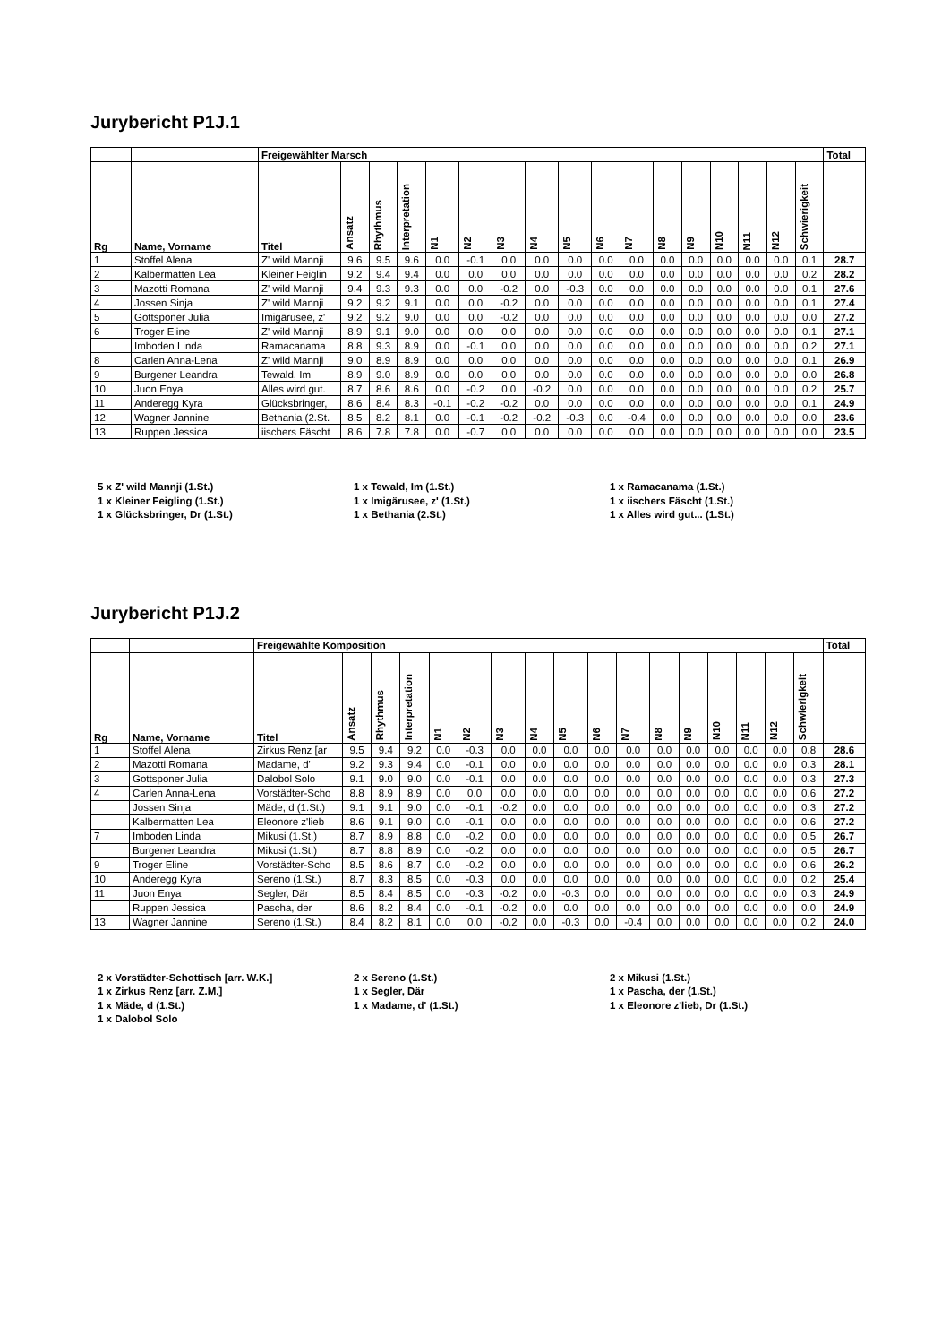Jurybericht P1J.1
| | | Freigewählter Marsch | | | | | | | | | | | | | | | | | Total |
| --- | --- | --- | --- | --- | --- | --- | --- | --- | --- | --- | --- | --- | --- | --- | --- | --- | --- | --- | --- |
| Rg | Name, Vorname | Titel | Ansatz | Rhythmus | Interpretation | N1 | N2 | N3 | N4 | N5 | N6 | N7 | N8 | N9 | N10 | N11 | N12 | Schwierigkeit | |
| 1 | Stoffel Alena | Z' wild Mannji | 9.6 | 9.5 | 9.6 | 0.0 | -0.1 | 0.0 | 0.0 | 0.0 | 0.0 | 0.0 | 0.0 | 0.0 | 0.0 | 0.0 | 0.0 | 0.1 | 28.7 |
| 2 | Kalbermatten Lea | Kleiner Feiglin | 9.2 | 9.4 | 9.4 | 0.0 | 0.0 | 0.0 | 0.0 | 0.0 | 0.0 | 0.0 | 0.0 | 0.0 | 0.0 | 0.0 | 0.0 | 0.2 | 28.2 |
| 3 | Mazotti Romana | Z' wild Mannji | 9.4 | 9.3 | 9.3 | 0.0 | 0.0 | -0.2 | 0.0 | -0.3 | 0.0 | 0.0 | 0.0 | 0.0 | 0.0 | 0.0 | 0.0 | 0.1 | 27.6 |
| 4 | Jossen Sinja | Z' wild Mannji | 9.2 | 9.2 | 9.1 | 0.0 | 0.0 | -0.2 | 0.0 | 0.0 | 0.0 | 0.0 | 0.0 | 0.0 | 0.0 | 0.0 | 0.0 | 0.1 | 27.4 |
| 5 | Gottsponer Julia | Imigärusee, z' | 9.2 | 9.2 | 9.0 | 0.0 | 0.0 | -0.2 | 0.0 | 0.0 | 0.0 | 0.0 | 0.0 | 0.0 | 0.0 | 0.0 | 0.0 | 0.0 | 27.2 |
| 6 | Troger Eline | Z' wild Mannji | 8.9 | 9.1 | 9.0 | 0.0 | 0.0 | 0.0 | 0.0 | 0.0 | 0.0 | 0.0 | 0.0 | 0.0 | 0.0 | 0.0 | 0.0 | 0.1 | 27.1 |
| | Imboden Linda | Ramacanama | 8.8 | 9.3 | 8.9 | 0.0 | -0.1 | 0.0 | 0.0 | 0.0 | 0.0 | 0.0 | 0.0 | 0.0 | 0.0 | 0.0 | 0.0 | 0.2 | 27.1 |
| 8 | Carlen Anna-Lena | Z' wild Mannji | 9.0 | 8.9 | 8.9 | 0.0 | 0.0 | 0.0 | 0.0 | 0.0 | 0.0 | 0.0 | 0.0 | 0.0 | 0.0 | 0.0 | 0.0 | 0.1 | 26.9 |
| 9 | Burgener Leandra | Tewald, Im | 8.9 | 9.0 | 8.9 | 0.0 | 0.0 | 0.0 | 0.0 | 0.0 | 0.0 | 0.0 | 0.0 | 0.0 | 0.0 | 0.0 | 0.0 | 0.0 | 26.8 |
| 10 | Juon Enya | Alles wird gut. | 8.7 | 8.6 | 8.6 | 0.0 | -0.2 | 0.0 | -0.2 | 0.0 | 0.0 | 0.0 | 0.0 | 0.0 | 0.0 | 0.0 | 0.0 | 0.2 | 25.7 |
| 11 | Anderegg Kyra | Glücksbringer, | 8.6 | 8.4 | 8.3 | -0.1 | -0.2 | -0.2 | 0.0 | 0.0 | 0.0 | 0.0 | 0.0 | 0.0 | 0.0 | 0.0 | 0.0 | 0.1 | 24.9 |
| 12 | Wagner Jannine | Bethania (2.St. | 8.5 | 8.2 | 8.1 | 0.0 | -0.1 | -0.2 | -0.2 | -0.3 | 0.0 | -0.4 | 0.0 | 0.0 | 0.0 | 0.0 | 0.0 | 0.0 | 23.6 |
| 13 | Ruppen Jessica | iischers Fäscht | 8.6 | 7.8 | 7.8 | 0.0 | -0.7 | 0.0 | 0.0 | 0.0 | 0.0 | 0.0 | 0.0 | 0.0 | 0.0 | 0.0 | 0.0 | 0.0 | 23.5 |
5 x Z' wild Mannji (1.St.)
1 x Kleiner Feigling (1.St.)
1 x Glücksbringer, Dr (1.St.)
1 x Tewald, Im (1.St.)
1 x Imigärusee, z' (1.St.)
1 x Bethania (2.St.)
1 x Ramacanama (1.St.)
1 x iischers Fäscht (1.St.)
1 x Alles wird gut... (1.St.)
Jurybericht P1J.2
| | | Freigewählte Komposition | | | | | | | | | | | | | | | | | Total |
| --- | --- | --- | --- | --- | --- | --- | --- | --- | --- | --- | --- | --- | --- | --- | --- | --- | --- | --- | --- |
| Rg | Name, Vorname | Titel | Ansatz | Rhythmus | Interpretation | N1 | N2 | N3 | N4 | N5 | N6 | N7 | N8 | N9 | N10 | N11 | N12 | Schwierigkeit | |
| 1 | Stoffel Alena | Zirkus Renz [ar | 9.5 | 9.4 | 9.2 | 0.0 | -0.3 | 0.0 | 0.0 | 0.0 | 0.0 | 0.0 | 0.0 | 0.0 | 0.0 | 0.0 | 0.0 | 0.8 | 28.6 |
| 2 | Mazotti Romana | Madame, d' | 9.2 | 9.3 | 9.4 | 0.0 | -0.1 | 0.0 | 0.0 | 0.0 | 0.0 | 0.0 | 0.0 | 0.0 | 0.0 | 0.0 | 0.0 | 0.3 | 28.1 |
| 3 | Gottsponer Julia | Dalobol Solo | 9.1 | 9.0 | 9.0 | 0.0 | -0.1 | 0.0 | 0.0 | 0.0 | 0.0 | 0.0 | 0.0 | 0.0 | 0.0 | 0.0 | 0.0 | 0.3 | 27.3 |
| 4 | Carlen Anna-Lena | Vorstädter-Scho | 8.8 | 8.9 | 8.9 | 0.0 | 0.0 | 0.0 | 0.0 | 0.0 | 0.0 | 0.0 | 0.0 | 0.0 | 0.0 | 0.0 | 0.0 | 0.6 | 27.2 |
| | Jossen Sinja | Mäde, d (1.St.) | 9.1 | 9.1 | 9.0 | 0.0 | -0.1 | -0.2 | 0.0 | 0.0 | 0.0 | 0.0 | 0.0 | 0.0 | 0.0 | 0.0 | 0.0 | 0.3 | 27.2 |
| | Kalbermatten Lea | Eleonore z'lieb | 8.6 | 9.1 | 9.0 | 0.0 | -0.1 | 0.0 | 0.0 | 0.0 | 0.0 | 0.0 | 0.0 | 0.0 | 0.0 | 0.0 | 0.0 | 0.6 | 27.2 |
| 7 | Imboden Linda | Mikusi (1.St.) | 8.7 | 8.9 | 8.8 | 0.0 | -0.2 | 0.0 | 0.0 | 0.0 | 0.0 | 0.0 | 0.0 | 0.0 | 0.0 | 0.0 | 0.0 | 0.5 | 26.7 |
| | Burgener Leandra | Mikusi (1.St.) | 8.7 | 8.8 | 8.9 | 0.0 | -0.2 | 0.0 | 0.0 | 0.0 | 0.0 | 0.0 | 0.0 | 0.0 | 0.0 | 0.0 | 0.0 | 0.5 | 26.7 |
| 9 | Troger Eline | Vorstädter-Scho | 8.5 | 8.6 | 8.7 | 0.0 | -0.2 | 0.0 | 0.0 | 0.0 | 0.0 | 0.0 | 0.0 | 0.0 | 0.0 | 0.0 | 0.0 | 0.6 | 26.2 |
| 10 | Anderegg Kyra | Sereno (1.St.) | 8.7 | 8.3 | 8.5 | 0.0 | -0.3 | 0.0 | 0.0 | 0.0 | 0.0 | 0.0 | 0.0 | 0.0 | 0.0 | 0.0 | 0.0 | 0.2 | 25.4 |
| 11 | Juon Enya | Segler, Där | 8.5 | 8.4 | 8.5 | 0.0 | -0.3 | -0.2 | 0.0 | -0.3 | 0.0 | 0.0 | 0.0 | 0.0 | 0.0 | 0.0 | 0.0 | 0.3 | 24.9 |
| | Ruppen Jessica | Pascha, der | 8.6 | 8.2 | 8.4 | 0.0 | -0.1 | -0.2 | 0.0 | 0.0 | 0.0 | 0.0 | 0.0 | 0.0 | 0.0 | 0.0 | 0.0 | 0.0 | 24.9 |
| 13 | Wagner Jannine | Sereno (1.St.) | 8.4 | 8.2 | 8.1 | 0.0 | 0.0 | -0.2 | 0.0 | -0.3 | 0.0 | -0.4 | 0.0 | 0.0 | 0.0 | 0.0 | 0.0 | 0.2 | 24.0 |
2 x Vorstädter-Schottisch [arr. W.K.]
1 x Zirkus Renz [arr. Z.M.]
1 x Mäde, d (1.St.)
1 x Dalobol Solo
2 x Sereno (1.St.)
1 x Segler, Där
1 x Madame, d' (1.St.)
2 x Mikusi (1.St.)
1 x Pascha, der (1.St.)
1 x Eleonore z'lieb, Dr (1.St.)